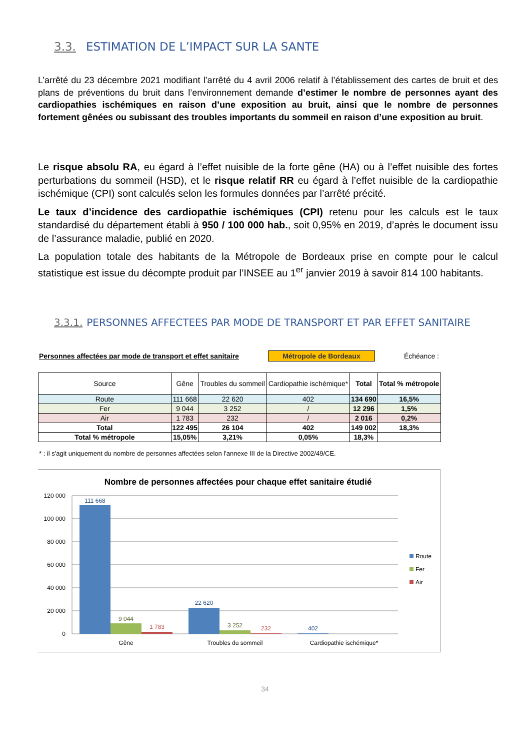3.3. ESTIMATION DE L’IMPACT SUR LA SANTE
L’arrêté du 23 décembre 2021 modifiant l’arrêté du 4 avril 2006 relatif à l’établissement des cartes de bruit et des plans de préventions du bruit dans l’environnement demande d’estimer le nombre de personnes ayant des cardiopathies ischémiques en raison d’une exposition au bruit, ainsi que le nombre de personnes fortement gênées ou subissant des troubles importants du sommeil en raison d’une exposition au bruit.
Le risque absolu RA, eu égard à l’effet nuisible de la forte gêne (HA) ou à l’effet nuisible des fortes perturbations du sommeil (HSD), et le risque relatif RR eu égard à l’effet nuisible de la cardiopathie ischémique (CPI) sont calculés selon les formules données par l’arrêté précité.
Le taux d’incidence des cardiopathie ischémiques (CPI) retenu pour les calculs est le taux standardisé du département établi à 950 / 100 000 hab., soit 0,95% en 2019, d’après le document issu de l’assurance maladie, publié en 2020.
La population totale des habitants de la Métropole de Bordeaux prise en compte pour le calcul statistique est issue du décompte produit par l’INSEE au 1<sup>er</sup> janvier 2019 à savoir 814 100 habitants.
3.3.1. PERSONNES AFFECTEES PAR MODE DE TRANSPORT ET PAR EFFET SANITAIRE
Personnes affectées par mode de transport et effet sanitaire Métropole de Bordeaux Échéance :
| Source | Gêne | Troubles du sommeil | Cardiopathie ischémique* | Total | Total % métropole |
| --- | --- | --- | --- | --- | --- |
| Route | 111 668 | 22 620 | 402 | 134 690 | 16,5% |
| Fer | 9 044 | 3 252 | / | 12 296 | 1,5% |
| Air | 1 783 | 232 | / | 2 016 | 0,2% |
| Total | 122 495 | 26 104 | 402 | 149 002 | 18,3% |
| Total % métropole | 15,05% | 3,21% | 0,05% | 18,3% | |
* : il s'agit uniquement du nombre de personnes affectées selon l'annexe III de la Directive 2002/49/CE.
Nombre de personnes affectées pour chaque effet sanitaire étudié
120 000
100 000
80 000
60 000
40 000
20 000
0
111 668
9 044
1 783
22 620
3 252
232
402
Gêne
Troubles du sommeil
Cardiopathie ischémique*
Route
Fer
Air
34